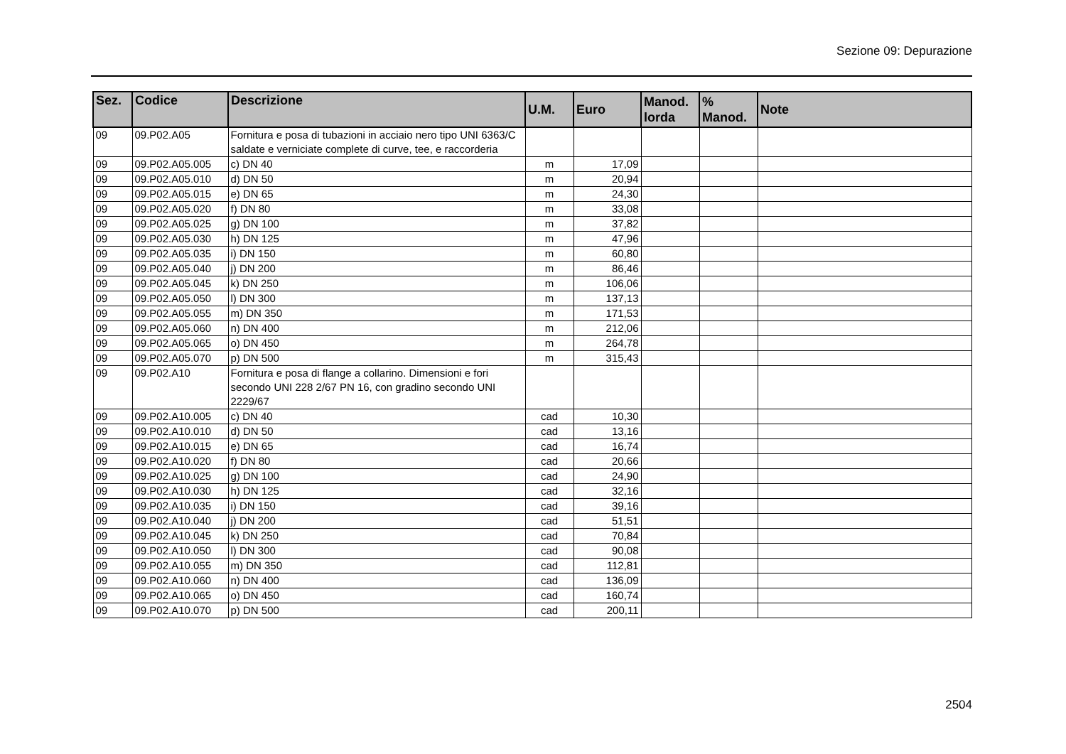Sezione 09: Depurazione
| Sez. | Codice | Descrizione | U.M. | Euro | Manod. lorda | % Manod. | Note |
| --- | --- | --- | --- | --- | --- | --- | --- |
| 09 | 09.P02.A05 | Fornitura e posa di tubazioni in acciaio nero tipo UNI 6363/C saldate e verniciate complete di curve, tee, e raccorderia | | | | | |
| 09 | 09.P02.A05.005 | c) DN 40 | m | 17,09 | | | |
| 09 | 09.P02.A05.010 | d) DN 50 | m | 20,94 | | | |
| 09 | 09.P02.A05.015 | e) DN 65 | m | 24,30 | | | |
| 09 | 09.P02.A05.020 | f) DN 80 | m | 33,08 | | | |
| 09 | 09.P02.A05.025 | g) DN 100 | m | 37,82 | | | |
| 09 | 09.P02.A05.030 | h) DN 125 | m | 47,96 | | | |
| 09 | 09.P02.A05.035 | i) DN 150 | m | 60,80 | | | |
| 09 | 09.P02.A05.040 | j) DN 200 | m | 86,46 | | | |
| 09 | 09.P02.A05.045 | k) DN 250 | m | 106,06 | | | |
| 09 | 09.P02.A05.050 | l) DN 300 | m | 137,13 | | | |
| 09 | 09.P02.A05.055 | m) DN 350 | m | 171,53 | | | |
| 09 | 09.P02.A05.060 | n) DN 400 | m | 212,06 | | | |
| 09 | 09.P02.A05.065 | o) DN 450 | m | 264,78 | | | |
| 09 | 09.P02.A05.070 | p) DN 500 | m | 315,43 | | | |
| 09 | 09.P02.A10 | Fornitura e posa di flange a collarino. Dimensioni e fori secondo UNI 228 2/67 PN 16, con gradino secondo UNI 2229/67 | | | | | |
| 09 | 09.P02.A10.005 | c) DN 40 | cad | 10,30 | | | |
| 09 | 09.P02.A10.010 | d) DN 50 | cad | 13,16 | | | |
| 09 | 09.P02.A10.015 | e) DN 65 | cad | 16,74 | | | |
| 09 | 09.P02.A10.020 | f) DN 80 | cad | 20,66 | | | |
| 09 | 09.P02.A10.025 | g) DN 100 | cad | 24,90 | | | |
| 09 | 09.P02.A10.030 | h) DN 125 | cad | 32,16 | | | |
| 09 | 09.P02.A10.035 | i) DN 150 | cad | 39,16 | | | |
| 09 | 09.P02.A10.040 | j) DN 200 | cad | 51,51 | | | |
| 09 | 09.P02.A10.045 | k) DN 250 | cad | 70,84 | | | |
| 09 | 09.P02.A10.050 | l) DN 300 | cad | 90,08 | | | |
| 09 | 09.P02.A10.055 | m) DN 350 | cad | 112,81 | | | |
| 09 | 09.P02.A10.060 | n) DN 400 | cad | 136,09 | | | |
| 09 | 09.P02.A10.065 | o) DN 450 | cad | 160,74 | | | |
| 09 | 09.P02.A10.070 | p) DN 500 | cad | 200,11 | | | |
2504